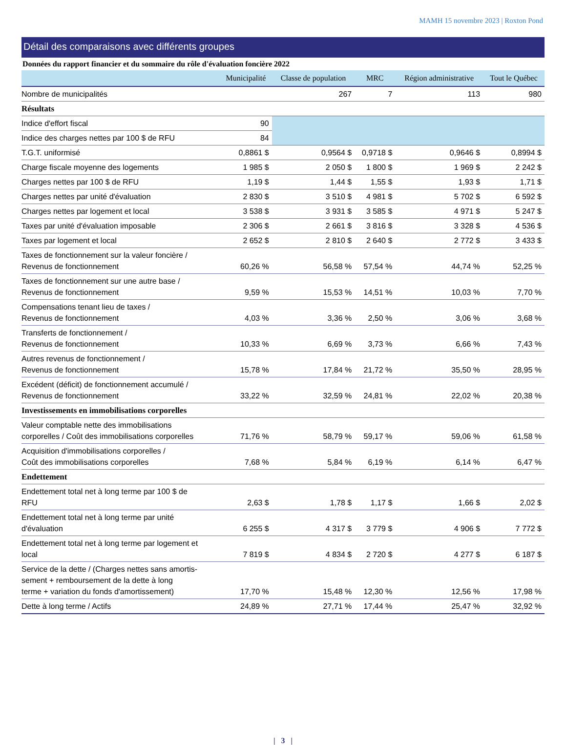MAMH 15 novembre 2023 | Roxton Pond
Détail des comparaisons avec différents groupes
Données du rapport financier et du sommaire du rôle d'évaluation foncière 2022
| | Municipalité | Classe de population | MRC | Région administrative | Tout le Québec |
| --- | --- | --- | --- | --- | --- |
| Nombre de municipalités | | 267 | 7 | 113 | 980 |
| Résultats | | | | | |
| Indice d'effort fiscal | 90 | | | | |
| Indice des charges nettes par 100 $ de RFU | 84 | | | | |
| T.G.T. uniformisé | 0,8861 $ | 0,9564 $ | 0,9718 $ | 0,9646 $ | 0,8994 $ |
| Charge fiscale moyenne des logements | 1 985 $ | 2 050 $ | 1 800 $ | 1 969 $ | 2 242 $ |
| Charges nettes par 100 $ de RFU | 1,19 $ | 1,44 $ | 1,55 $ | 1,93 $ | 1,71 $ |
| Charges nettes par unité d'évaluation | 2 830 $ | 3 510 $ | 4 981 $ | 5 702 $ | 6 592 $ |
| Charges nettes par logement et local | 3 538 $ | 3 931 $ | 3 585 $ | 4 971 $ | 5 247 $ |
| Taxes par unité d'évaluation imposable | 2 306 $ | 2 661 $ | 3 816 $ | 3 328 $ | 4 536 $ |
| Taxes par logement et local | 2 652 $ | 2 810 $ | 2 640 $ | 2 772 $ | 3 433 $ |
| Taxes de fonctionnement sur la valeur foncière / Revenus de fonctionnement | 60,26 % | 56,58 % | 57,54 % | 44,74 % | 52,25 % |
| Taxes de fonctionnement sur une autre base / Revenus de fonctionnement | 9,59 % | 15,53 % | 14,51 % | 10,03 % | 7,70 % |
| Compensations tenant lieu de taxes / Revenus de fonctionnement | 4,03 % | 3,36 % | 2,50 % | 3,06 % | 3,68 % |
| Transferts de fonctionnement / Revenus de fonctionnement | 10,33 % | 6,69 % | 3,73 % | 6,66 % | 7,43 % |
| Autres revenus de fonctionnement / Revenus de fonctionnement | 15,78 % | 17,84 % | 21,72 % | 35,50 % | 28,95 % |
| Excédent (déficit) de fonctionnement accumulé / Revenus de fonctionnement | 33,22 % | 32,59 % | 24,81 % | 22,02 % | 20,38 % |
| Investissements en immobilisations corporelles | | | | | |
| Valeur comptable nette des immobilisations corporelles / Coût des immobilisations corporelles | 71,76 % | 58,79 % | 59,17 % | 59,06 % | 61,58 % |
| Acquisition d'immobilisations corporelles / Coût des immobilisations corporelles | 7,68 % | 5,84 % | 6,19 % | 6,14 % | 6,47 % |
| Endettement | | | | | |
| Endettement total net à long terme par 100 $ de RFU | 2,63 $ | 1,78 $ | 1,17 $ | 1,66 $ | 2,02 $ |
| Endettement total net à long terme par unité d'évaluation | 6 255 $ | 4 317 $ | 3 779 $ | 4 906 $ | 7 772 $ |
| Endettement total net à long terme par logement et local | 7 819 $ | 4 834 $ | 2 720 $ | 4 277 $ | 6 187 $ |
| Service de la dette / (Charges nettes sans amortis- sement + remboursement de la dette à long terme + variation du fonds d'amortissement) | 17,70 % | 15,48 % | 12,30 % | 12,56 % | 17,98 % |
| Dette à long terme / Actifs | 24,89 % | 27,71 % | 17,44 % | 25,47 % | 32,92 % |
| 3 |